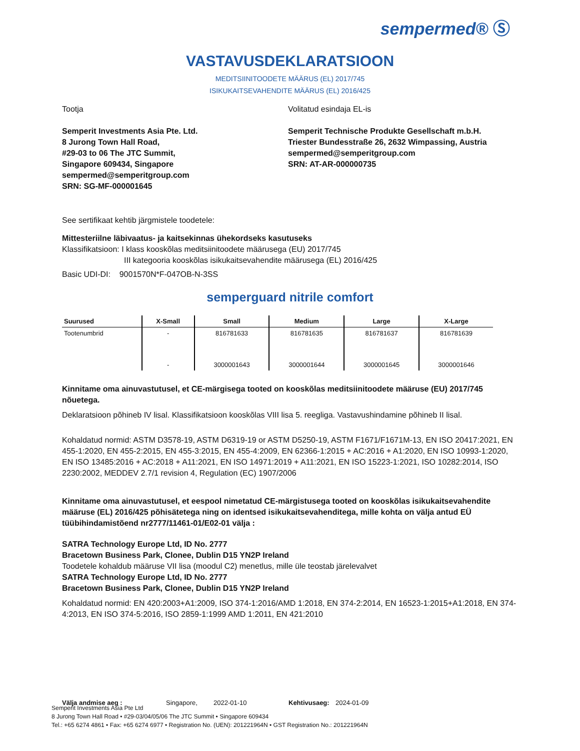sempermed® Ⓢ
VASTAVUSDEKLARATSIOON
MEDITSIINITOODETE MÄÄRUS (EL) 2017/745
ISIKUKAITSEVAHENDITE MÄÄRUS (EL) 2016/425
Tootja
Semperit Investments Asia Pte. Ltd.
8 Jurong Town Hall Road,
#29-03 to 06 The JTC Summit,
Singapore 609434, Singapore
sempermed@semperitgroup.com
SRN: SG-MF-000001645
Volitatud esindaja EL-is
Semperit Technische Produkte Gesellschaft m.b.H.
Triester Bundesstraße 26, 2632 Wimpassing, Austria
sempermed@semperitgroup.com
SRN: AT-AR-000000735
See sertifikaat kehtib järgmistele toodetele:
Mittesteriilne läbivaatus- ja kaitsekinnas ühekordseks kasutuseks
Klassifikatsioon: I klass kooskõlas meditsiinitoodete määrusega (EU) 2017/745
III kategooria kooskõlas isikukaitsevahendite määrusega (EL) 2016/425
Basic UDI-DI: 9001570N*F-047OB-N-3SS
semperguard nitrile comfort
| Suurused | X-Small | Small | Medium | Large | X-Large |
| --- | --- | --- | --- | --- | --- |
| Tootenumbrid | - | 816781633 | 816781635 | 816781637 | 816781639 |
| | - | 3000001643 | 3000001644 | 3000001645 | 3000001646 |
Kinnitame oma ainuvastutusel, et CE-märgisega tooted on kooskõlas meditsiinitoodete määruse (EU) 2017/745 nõuetega.
Deklaratsioon põhineb IV lisal. Klassifikatsioon kooskõlas VIII lisa 5. reegliga. Vastavushindamine põhineb II lisal.
Kohaldatud normid: ASTM D3578-19, ASTM D6319-19 or ASTM D5250-19, ASTM F1671/F1671M-13, EN ISO 20417:2021, EN 455-1:2020, EN 455-2:2015, EN 455-3:2015, EN 455-4:2009, EN 62366-1:2015 + AC:2016 + A1:2020, EN ISO 10993-1:2020, EN ISO 13485:2016 + AC:2018 + A11:2021, EN ISO 14971:2019 + A11:2021, EN ISO 15223-1:2021, ISO 10282:2014, ISO 2230:2002, MEDDEV 2.7/1 revision 4, Regulation (EC) 1907/2006
Kinnitame oma ainuvastutusel, et eespool nimetatud CE-märgistusega tooted on kooskõlas isikukaitsevahendite määruse (EL) 2016/425 põhisätetega ning on identsed isikukaitsevahenditega, mille kohta on välja antud EÜ tüübihindamistõend nr2777/11461-01/E02-01 välja :
SATRA Technology Europe Ltd, ID No. 2777
Bracetown Business Park, Clonee, Dublin D15 YN2P Ireland
Toodetele kohaldub määruse VII lisa (moodul C2) menetlus, mille üle teostab järelevalvet
SATRA Technology Europe Ltd, ID No. 2777
Bracetown Business Park, Clonee, Dublin D15 YN2P Ireland
Kohaldatud normid: EN 420:2003+A1:2009, ISO 374-1:2016/AMD 1:2018, EN 374-2:2014, EN 16523-1:2015+A1:2018, EN 374-4:2013, EN ISO 374-5:2016, ISO 2859-1:1999 AMD 1:2011, EN 421:2010
Välja andmise aeg : Singapore, 2022-01-10 Kehtivusaeg: 2024-01-09
Semperit Investments Asia Pte Ltd
8 Jurong Town Hall Road • #29-03/04/05/06 The JTC Summit • Singapore 609434
Tel.: +65 6274 4861 • Fax: +65 6274 6977 • Registration No. (UEN): 201221964N • GST Registration No.: 201221964N